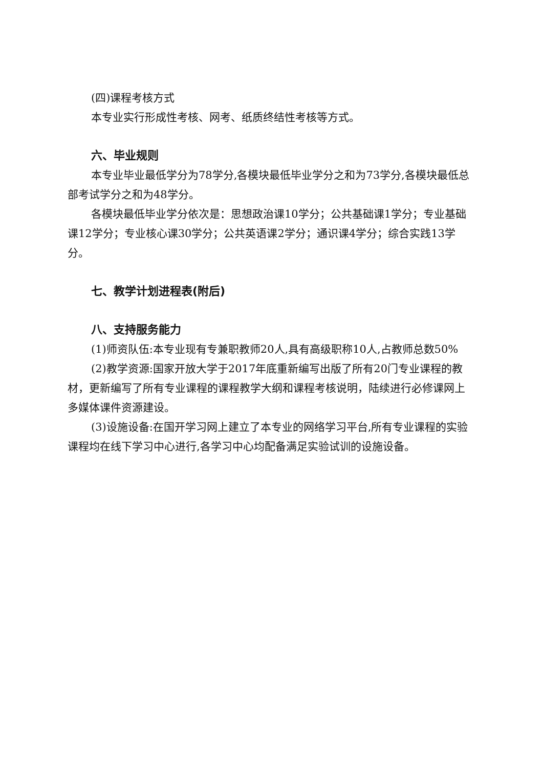(四)课程考核方式
本专业实行形成性考核、网考、纸质终结性考核等方式。
六、毕业规则
本专业毕业最低学分为78学分,各模块最低毕业学分之和为73学分,各模块最低总部考试学分之和为48学分。
各模块最低毕业学分依次是：思想政治课10学分；公共基础课1学分；专业基础课12学分；专业核心课30学分；公共英语课2学分；通识课4学分；综合实践13学分。
七、教学计划进程表(附后)
八、支持服务能力
(1)师资队伍:本专业现有专兼职教师20人,具有高级职称10人,占教师总数50%
(2)教学资源:国家开放大学于2017年底重新编写出版了所有20门专业课程的教材，更新编写了所有专业课程的课程教学大纲和课程考核说明，陆续进行必修课网上多媒体课件资源建设。
(3)设施设备:在国开学习网上建立了本专业的网络学习平台,所有专业课程的实验课程均在线下学习中心进行,各学习中心均配备满足实验试训的设施设备。